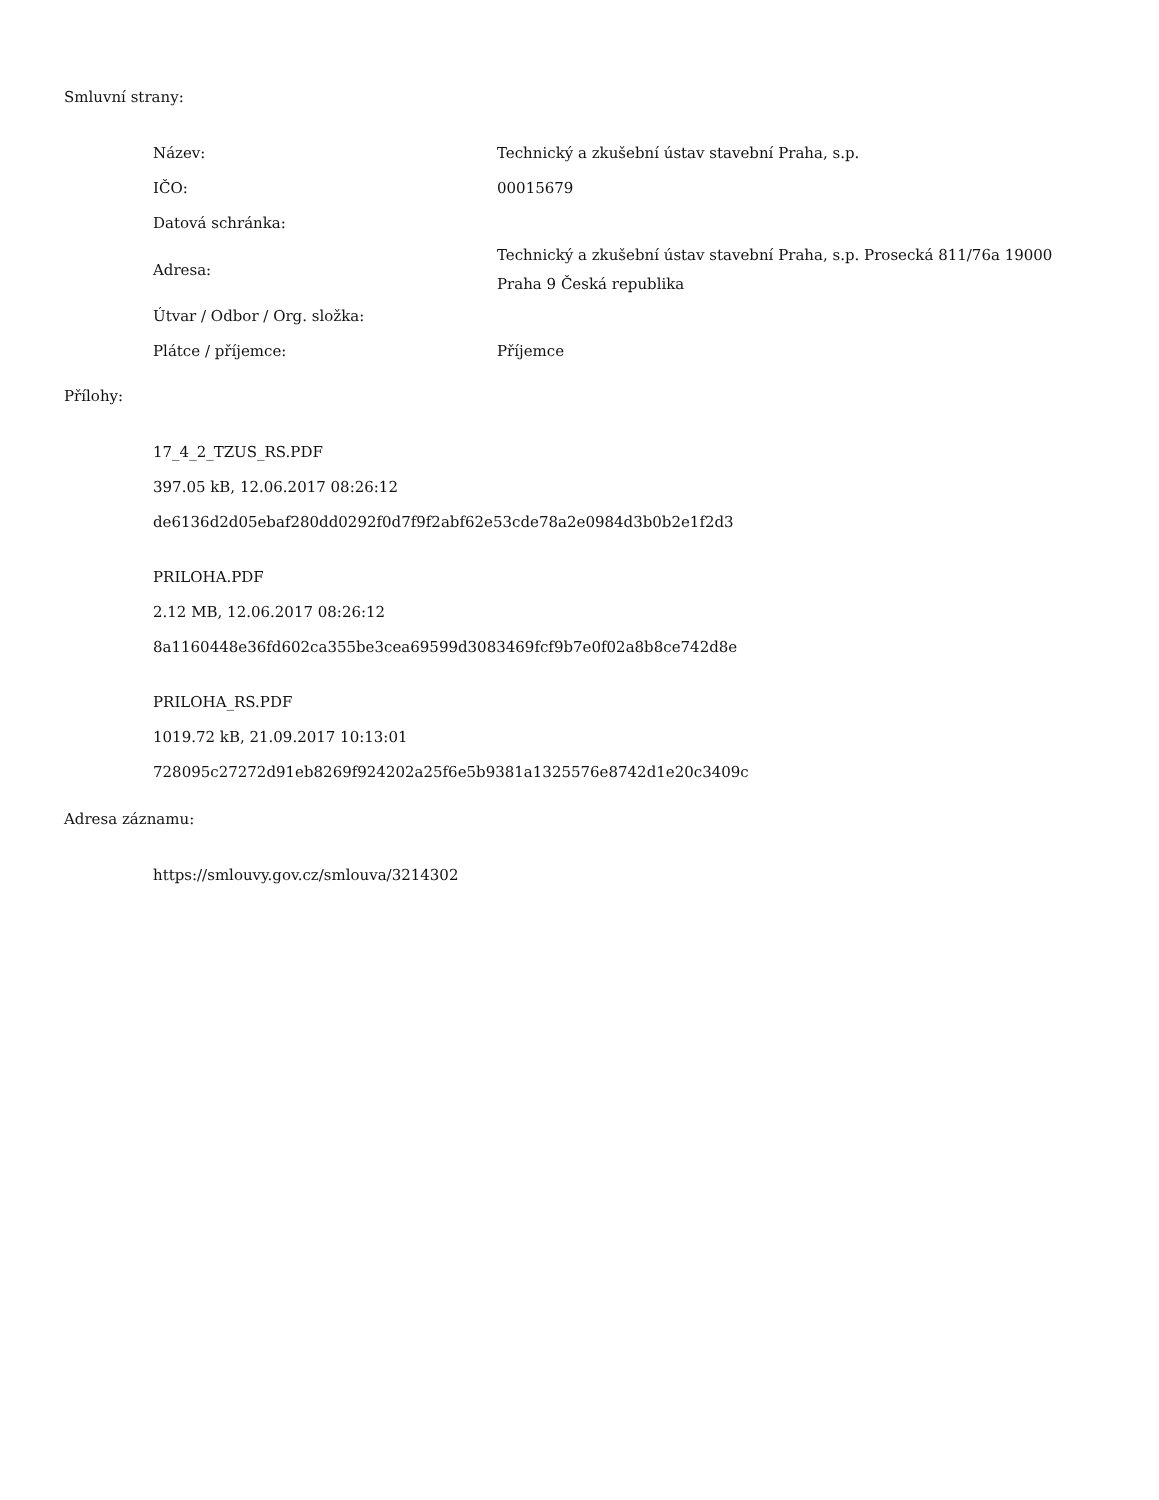Smluvní strany:
| Název: | Technický a zkušební ústav stavební Praha, s.p. |
| IČO: | 00015679 |
| Datová schránka: | |
| Adresa: | Technický a zkušební ústav stavební Praha, s.p. Prosecká 811/76a 19000 Praha 9 Česká republika |
| Útvar / Odbor / Org. složka: | |
| Plátce / příjemce: | Příjemce |
Přílohy:
17_4_2_TZUS_RS.PDF
397.05 kB, 12.06.2017 08:26:12
de6136d2d05ebaf280dd0292f0d7f9f2abf62e53cde78a2e0984d3b0b2e1f2d3
PRILOHA.PDF
2.12 MB, 12.06.2017 08:26:12
8a1160448e36fd602ca355be3cea69599d3083469fcf9b7e0f02a8b8ce742d8e
PRILOHA_RS.PDF
1019.72 kB, 21.09.2017 10:13:01
728095c27272d91eb8269f924202a25f6e5b9381a1325576e8742d1e20c3409c
Adresa záznamu:
https://smlouvy.gov.cz/smlouva/3214302